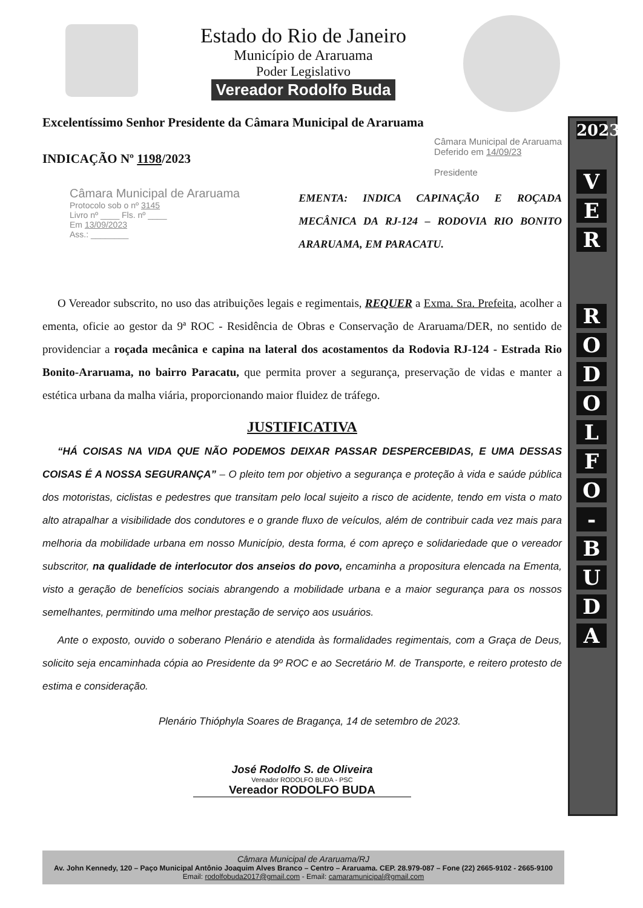Estado do Rio de Janeiro
Município de Araruama
Poder Legislativo
Vereador Rodolfo Buda
2023
V
E
R
R
O
D
O
L
F
O
-
B
U
D
A
Excelentíssimo Senhor Presidente da Câmara Municipal de Araruama
INDICAÇÃO Nº 1198/2023
Câmara Municipal de Araruama
Deferido em 14/09/23
Presidente
Câmara Municipal de Araruama
Protocolo sob o nº 3145
Livro nº ____ Fls. nº ____
Em 13/09/2023
Ass.: ________
EMENTA: INDICA CAPINAÇÃO E ROÇADA MECÂNICA DA RJ-124 – RODOVIA RIO BONITO ARARUAMA, EM PARACATU.
O Vereador subscrito, no uso das atribuições legais e regimentais, REQUER a Exma. Sra. Prefeita, acolher a ementa, oficie ao gestor da 9ª ROC - Residência de Obras e Conservação de Araruama/DER, no sentido de providenciar a roçada mecânica e capina na lateral dos acostamentos da Rodovia RJ-124 - Estrada Rio Bonito-Araruama, no bairro Paracatu, que permita prover a segurança, preservação de vidas e manter a estética urbana da malha viária, proporcionando maior fluidez de tráfego.
JUSTIFICATIVA
“HÁ COISAS NA VIDA QUE NÃO PODEMOS DEIXAR PASSAR DESPERCEBIDAS, E UMA DESSAS COISAS É A NOSSA SEGURANÇA” – O pleito tem por objetivo a segurança e proteção à vida e saúde pública dos motoristas, ciclistas e pedestres que transitam pelo local sujeito a risco de acidente, tendo em vista o mato alto atrapalhar a visibilidade dos condutores e o grande fluxo de veículos, além de contribuir cada vez mais para melhoria da mobilidade urbana em nosso Município, desta forma, é com apreço e solidariedade que o vereador subscritor, na qualidade de interlocutor dos anseios do povo, encaminha a propositura elencada na Ementa, visto a geração de benefícios sociais abrangendo a mobilidade urbana e a maior segurança para os nossos semelhantes, permitindo uma melhor prestação de serviço aos usuários.
Ante o exposto, ouvido o soberano Plenário e atendida às formalidades regimentais, com a Graça de Deus, solicito seja encaminhada cópia ao Presidente da 9º ROC e ao Secretário M. de Transporte, e reitero protesto de estima e consideração.
Plenário Thióphyla Soares de Bragança, 14 de setembro de 2023.
José Rodolfo S. de Oliveira
Vereador RODOLFO BUDA - PSC
Vereador RODOLFO BUDA
Câmara Municipal de Araruama/RJ
Av. John Kennedy, 120 – Paço Municipal Antônio Joaquim Alves Branco – Centro – Araruama. CEP. 28.979-087 – Fone (22) 2665-9102 - 2665-9100
Email: rodolfobuda2017@gmail.com - Email: camaramunicipal@gmail.com